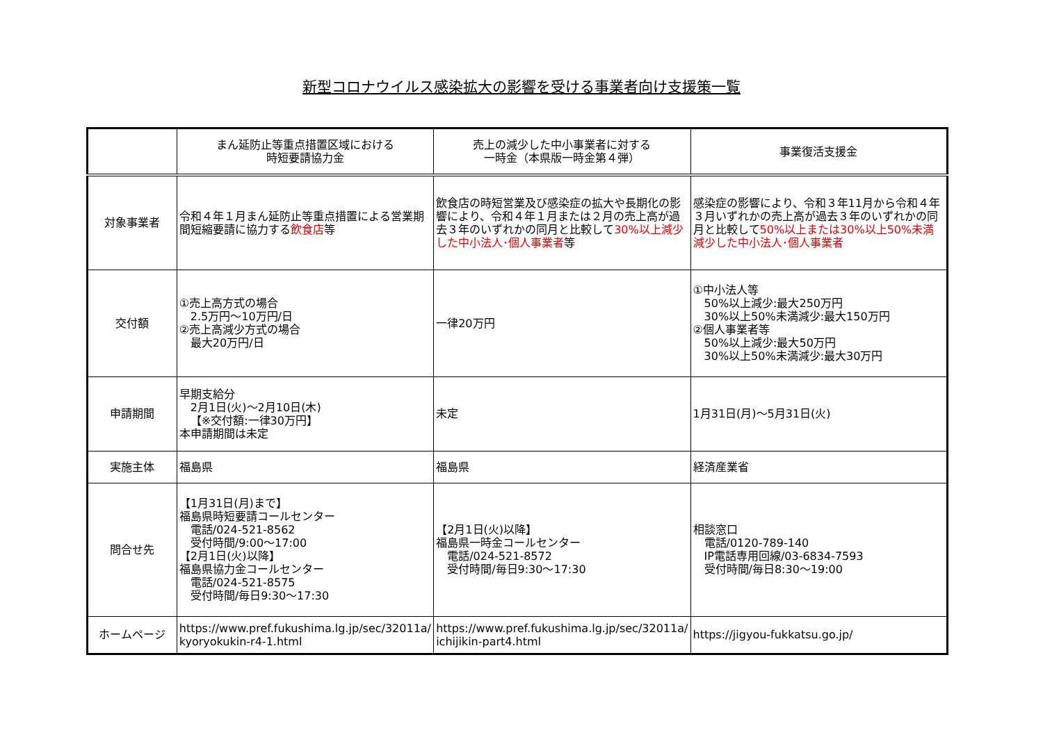新型コロナウイルス感染拡大の影響を受ける事業者向け支援策一覧
| | まん延防止等重点措置区域における 時短要請協力金 | 売上の減少した中小事業者に対する 一時金（本県版一時金第４弾） | 事業復活支援金 |
| --- | --- | --- | --- |
| 対象事業者 | 令和４年１月まん延防止等重点措置による営業期間短縮要請に協力する 飲食店 等 | 飲食店の時短営業及び感染症の拡大や長期化の影響により、令和４年１月または２月の売上高が過去３年のいずれかの同月と比較して 30%以上減少した中小法人･個人事業者 等 | 感染症の影響により、令和３年11月から令和４年３月いずれかの売上高が過去３年のいずれかの同月と比較して 50%以上または30%以上50%未満減少した中小法人･個人事業者 |
| 交付額 | ①売上高方式の場合 2.5万円～10万円/日 ②売上高減少方式の場合 最大20万円/日 | 一律20万円 | ①中小法人等 50%以上減少:最大250万円 30%以上50%未満減少:最大150万円 ②個人事業者等 50%以上減少:最大50万円 30%以上50%未満減少:最大30万円 |
| 申請期間 | 早期支給分 2月1日(火)～2月10日(木) 【※交付額:一律30万円】 本申請期間は未定 | 未定 | 1月31日(月)～5月31日(火) |
| 実施主体 | 福島県 | 福島県 | 経済産業省 |
| 問合せ先 | 【1月31日(月)まで】 福島県時短要請コールセンター 電話/024-521-8562 受付時間/9:00～17:00 【2月1日(火)以降】 福島県協力金コールセンター 電話/024-521-8575 受付時間/毎日9:30～17:30 | 【2月1日(火)以降】 福島県一時金コールセンター 電話/024-521-8572 受付時間/毎日9:30～17:30 | 相談窓口 電話/0120-789-140 IP電話専用回線/03-6834-7593 受付時間/毎日8:30～19:00 |
| ホームページ | https://www.pref.fukushima.lg.jp/sec/32011a/kyoryokukin-r4-1.html | https://www.pref.fukushima.lg.jp/sec/32011a/ichijikin-part4.html | https://jigyou-fukkatsu.go.jp/ |